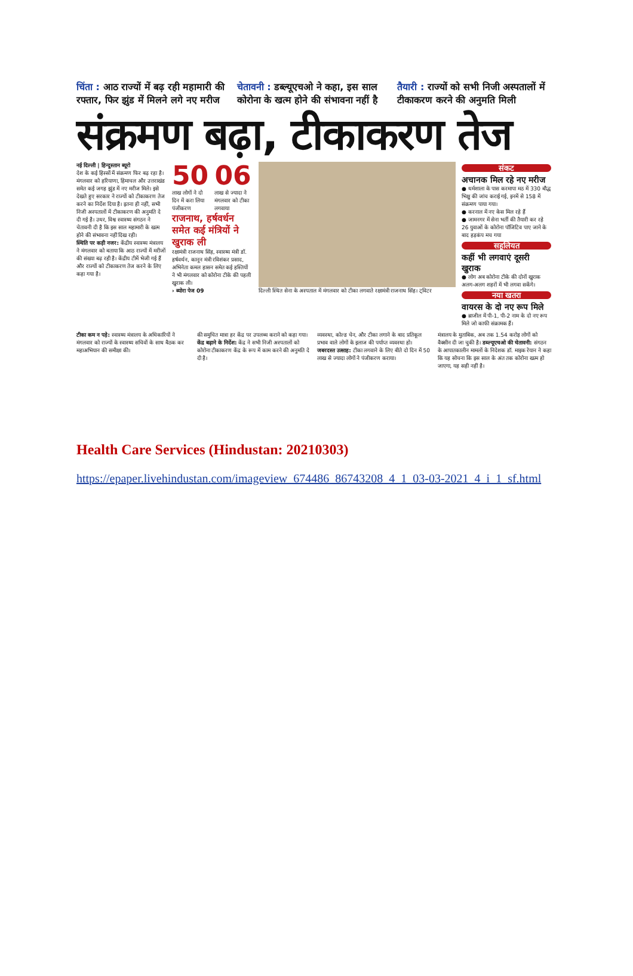चिंता : आठ राज्यों में बढ़ रही महामारी की रफ्तार, फिर झुंड में मिलने लगे नए मरीज
चेतावनी : डब्ल्यूएचओ ने कहा, इस साल कोरोना के खत्म होने की संभावना नहीं है
तैयारी : राज्यों को सभी निजी अस्पतालों में टीकाकरण करने की अनुमति मिली
संक्रमण बढ़ा, टीकाकरण तेज
नई दिल्ली | हिन्दुस्तान ब्यूरो
देश के कई हिस्सों में संक्रमण फिर बढ़ रहा है। मंगलवार को हरियाणा, हिमाचल और उत्तराखंड समेत कई जगह झुंड में नए मरीज मिले। इसे देखते हुए सरकार ने राज्यों को टीकाकरण तेज करने का निर्देश दिया है। इतना ही नहीं, सभी निजी अस्पतालों में टीकाकरण की अनुमति दे दी गई है। उधर, विश्व स्वास्थ्य संगठन ने चेतावनी दी है कि इस साल महामारी के खत्म होने की संभावना नहीं दिख रही।
स्थिति पर कड़ी नजर: केंद्रीय स्वास्थ्य मंत्रालय ने मंगलवार को बताया कि आठ राज्यों में मरीजों की संख्या बढ़ रही है। केंद्रीय टीमें भेजी गई हैं और राज्यों को टीकाकरण तेज करने के लिए कहा गया है।
50
लाख लोगों ने दो दिन में करा लिया पंजीकरण
06
लाख से ज्यादा ने मंगलवार को टीका लगवाया
राजनाथ, हर्षवर्धन समेत कई मंत्रियों ने खुराक ली
रक्षामंत्री राजनाथ सिंह, स्वास्थ्य मंत्री डॉ. हर्षवर्धन, कानून मंत्री रविशंकर प्रसाद, अभिनेता कमल हासन समेत कई हस्तियों ने भी मंगलवार को कोरोना टीके की पहली खुराक ली।
› ब्योरा पेज 09
दिल्ली स्थित सेना के अस्पताल में मंगलवार को टीका लगवाते रक्षामंत्री राजनाथ सिंह। ट्विटर
संकट
अचानक मिल रहे नए मरीज
● धर्मशाला के पास करमापा मठ में 330 बौद्ध भिक्षु की जांच कराई गई, इनमें से 158 में संक्रमण पाया गया।
● करनाल में नए केस मिल रहे हैं
● जामनगर में सेना भर्ती की तैयारी कर रहे 26 युवाओं के कोरोना पॉजिटिव पाए जाने के बाद हड़कंप मच गया
सहूलियत
कहीं भी लगवाएं दूसरी खुराक
● लोग अब कोरोना टीके की दोनों खुराक अलग-अलग शहरों में भी लगवा सकेंगे।
नया खतरा
वायरस के दो नए रूप मिले
● ब्राजील में पी-1, पी-2 नाम के दो नए रूप मिले जो काफी संक्रामक हैं।
टीका कम न पड़े: स्वास्थ्य मंत्रालय के अधिकारियों ने मंगलवार को राज्यों के स्वास्थ्य सचिवों के साथ बैठक कर महाअभियान की समीक्षा की।
की समुचित मात्रा हर केंद्र पर उपलब्ध कराने को कहा गया। केंद्र बढ़ाने के निर्देश: केंद्र ने सभी निजी अस्पतालों को कोरोना टीकाकरण केंद्र के रूप में काम करने की अनुमति दे दी है।
व्यवस्था, कोल्ड चेन, और टीका लगाने के बाद प्रतिकूल प्रभाव वाले लोगों के इलाज की पर्याप्त व्यवस्था हो। जबरदस्त उत्साह: टीका लगवाने के लिए बीते दो दिन में 50 लाख से ज्यादा लोगों ने पंजीकरण कराया।
मंत्रालय के मुताबिक, अब तक 1.54 करोड़ लोगों को वैक्सीन दी जा चुकी है। डब्ल्यूएचओ की चेतावनी: संगठन के आपातकालीन मामलों के निदेशक डॉ. माइक रेयान ने कहा कि यह सोचना कि इस साल के अंत तक कोरोना खत्म हो जाएगा, यह सही नहीं है।
Health Care Services (Hindustan: 20210303)
https://epaper.livehindustan.com/imageview_674486_86743208_4_1_03-03-2021_4_i_1_sf.html